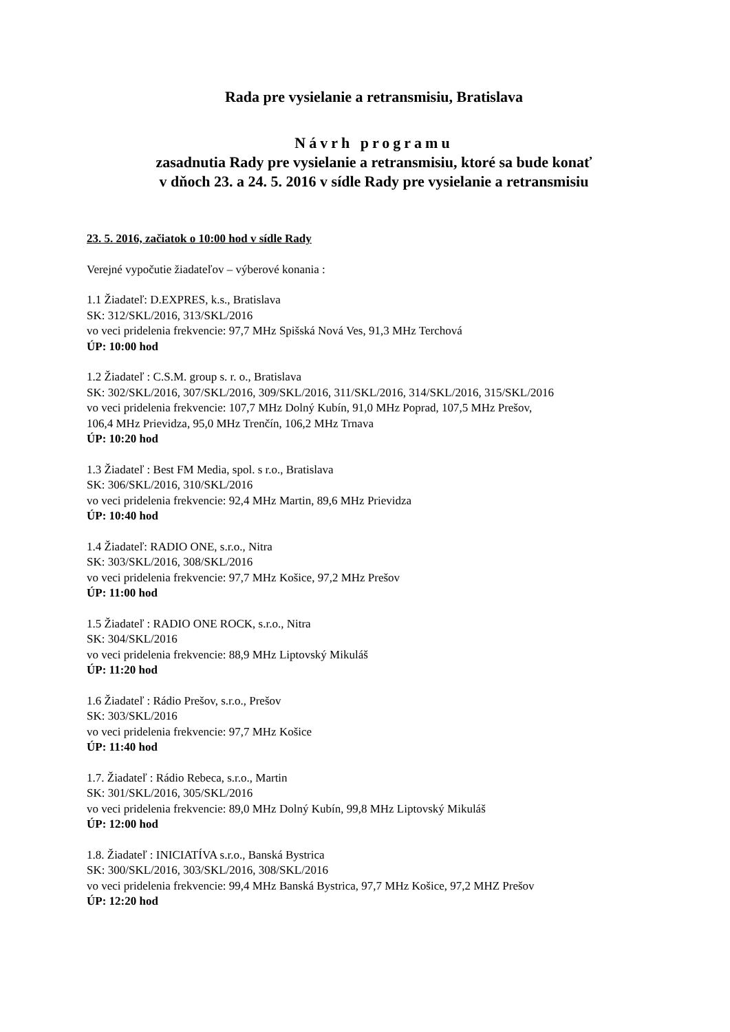Rada pre vysielanie a retransmisiu, Bratislava
Návrh programu
zasadnutia Rady pre vysielanie a retransmisiu, ktoré sa bude konať
v dňoch 23. a 24. 5. 2016 v sídle Rady pre vysielanie a retransmisiu
23. 5. 2016, začiatok o 10:00 hod v sídle Rady
Verejné vypočutie žiadateľov – výberové konania :
1.1 Žiadateľ: D.EXPRES, k.s., Bratislava
SK: 312/SKL/2016, 313/SKL/2016
vo veci pridelenia frekvencie: 97,7 MHz Spišská Nová Ves, 91,3 MHz Terchová
ÚP: 10:00 hod
1.2 Žiadateľ : C.S.M. group s. r. o., Bratislava
SK: 302/SKL/2016, 307/SKL/2016, 309/SKL/2016, 311/SKL/2016, 314/SKL/2016, 315/SKL/2016
vo veci pridelenia frekvencie: 107,7 MHz Dolný Kubín, 91,0 MHz Poprad, 107,5 MHz Prešov,
106,4 MHz Prievidza, 95,0 MHz Trenčín, 106,2 MHz Trnava
ÚP: 10:20 hod
1.3 Žiadateľ : Best FM Media, spol. s r.o., Bratislava
SK: 306/SKL/2016, 310/SKL/2016
vo veci pridelenia frekvencie: 92,4 MHz Martin, 89,6 MHz Prievidza
ÚP: 10:40 hod
1.4 Žiadateľ: RADIO ONE, s.r.o., Nitra
SK: 303/SKL/2016, 308/SKL/2016
vo veci pridelenia frekvencie: 97,7 MHz Košice, 97,2 MHz Prešov
ÚP: 11:00 hod
1.5 Žiadateľ : RADIO ONE ROCK, s.r.o., Nitra
SK: 304/SKL/2016
vo veci pridelenia frekvencie: 88,9 MHz Liptovský Mikuláš
ÚP: 11:20 hod
1.6 Žiadateľ : Rádio Prešov, s.r.o., Prešov
SK: 303/SKL/2016
vo veci pridelenia frekvencie: 97,7 MHz Košice
ÚP: 11:40 hod
1.7. Žiadateľ : Rádio Rebeca, s.r.o., Martin
SK: 301/SKL/2016, 305/SKL/2016
vo veci pridelenia frekvencie: 89,0 MHz Dolný Kubín, 99,8 MHz Liptovský Mikuláš
ÚP: 12:00 hod
1.8. Žiadateľ : INICIATÍVA s.r.o., Banská Bystrica
SK: 300/SKL/2016, 303/SKL/2016, 308/SKL/2016
vo veci pridelenia frekvencie: 99,4 MHz Banská Bystrica, 97,7 MHz Košice, 97,2 MHZ Prešov
ÚP: 12:20 hod